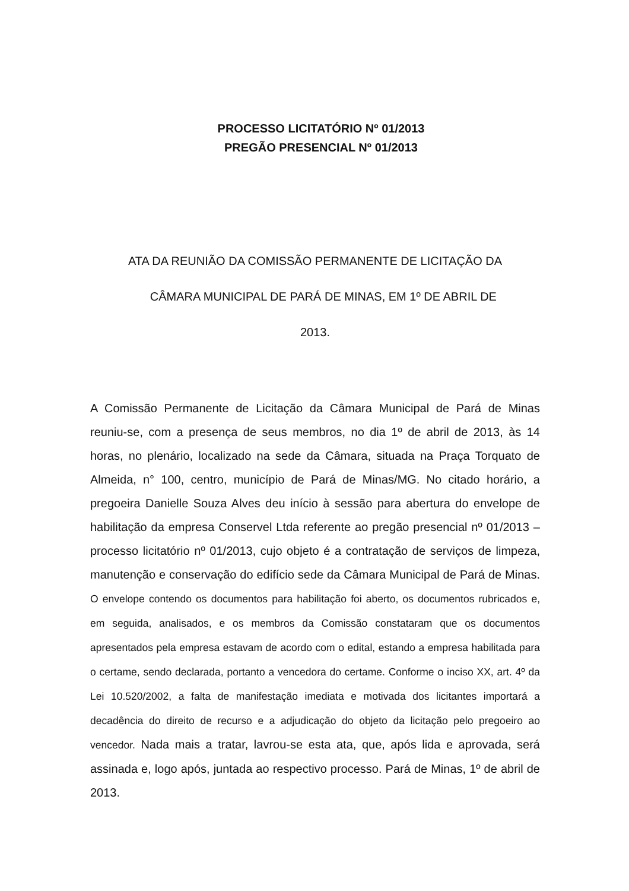PROCESSO LICITATÓRIO Nº 01/2013
PREGÃO PRESENCIAL Nº 01/2013
ATA DA REUNIÃO DA COMISSÃO PERMANENTE DE LICITAÇÃO DA
CÂMARA MUNICIPAL DE PARÁ DE MINAS, EM 1º DE ABRIL DE
2013.
A Comissão Permanente de Licitação da Câmara Municipal de Pará de Minas reuniu-se, com a presença de seus membros, no dia 1º de abril de 2013, às 14 horas, no plenário, localizado na sede da Câmara, situada na Praça Torquato de Almeida, n° 100, centro, município de Pará de Minas/MG. No citado horário, a pregoeira Danielle Souza Alves deu início à sessão para abertura do envelope de habilitação da empresa Conservel Ltda referente ao pregão presencial nº 01/2013 – processo licitatório nº 01/2013, cujo objeto é a contratação de serviços de limpeza, manutenção e conservação do edifício sede da Câmara Municipal de Pará de Minas. O envelope contendo os documentos para habilitação foi aberto, os documentos rubricados e, em seguida, analisados, e os membros da Comissão constataram que os documentos apresentados pela empresa estavam de acordo com o edital, estando a empresa habilitada para o certame, sendo declarada, portanto a vencedora do certame. Conforme o inciso XX, art. 4º da Lei 10.520/2002, a falta de manifestação imediata e motivada dos licitantes importará a decadência do direito de recurso e a adjudicação do objeto da licitação pelo pregoeiro ao vencedor. Nada mais a tratar, lavrou-se esta ata, que, após lida e aprovada, será assinada e, logo após, juntada ao respectivo processo. Pará de Minas, 1º de abril de 2013.